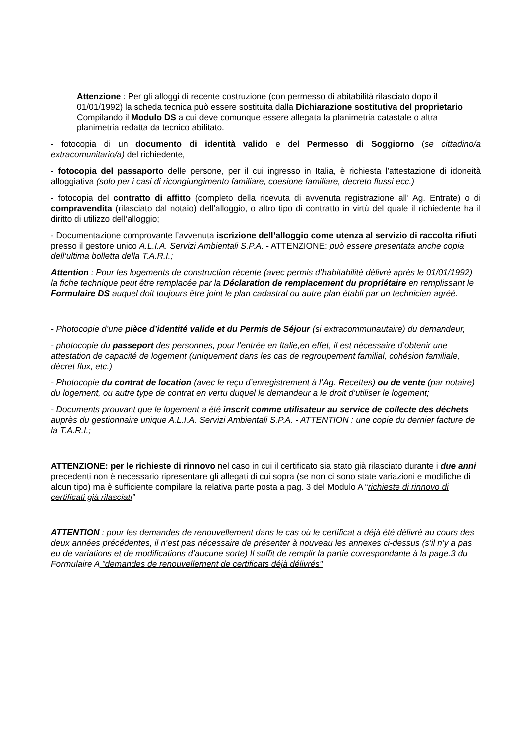Attenzione : Per gli alloggi di recente costruzione (con permesso di abitabilità rilasciato dopo il 01/01/1992) la scheda tecnica può essere sostituita dalla Dichiarazione sostitutiva del proprietario Compilando il Modulo DS a cui deve comunque essere allegata la planimetria catastale o altra planimetria redatta da tecnico abilitato.
- fotocopia di un documento di identità valido e del Permesso di Soggiorno (se cittadino/a extracomunitario/a) del richiedente,
- fotocopia del passaporto delle persone, per il cui ingresso in Italia, è richiesta l’attestazione di idoneità alloggiativa (solo per i casi di ricongiungimento familiare, coesione familiare, decreto flussi ecc.)
- fotocopia del contratto di affitto (completo della ricevuta di avvenuta registrazione all’ Ag. Entrate) o di compravendita (rilasciato dal notaio) dell’alloggio, o altro tipo di contratto in virtù del quale il richiedente ha il diritto di utilizzo dell’alloggio;
- Documentazione comprovante l’avvenuta iscrizione dell’alloggio come utenza al servizio di raccolta rifiuti presso il gestore unico A.L.I.A. Servizi Ambientali S.P.A. - ATTENZIONE: può essere presentata anche copia dell’ultima bolletta della T.A.R.I.;
Attention : Pour les logements de construction récente (avec permis d’habitabilité délivré après le 01/01/1992) la fiche technique peut être remplacée par la Déclaration de remplacement du propriétaire en remplissant le Formulaire DS auquel doit toujours être joint le plan cadastral ou autre plan établi par un technicien agréé.
- Photocopie d’une pièce d’identité valide et du Permis de Séjour (si extracommunautaire) du demandeur,
- photocopie du passeport des personnes, pour l’entrée en Italie,en effet, il est nécessaire d’obtenir une attestation de capacité de logement (uniquement dans les cas de regroupement familial, cohésion familiale, décret flux, etc.)
- Photocopie du contrat de location (avec le reçu d’enregistrement à l’Ag. Recettes) ou de vente (par notaire) du logement, ou autre type de contrat en vertu duquel le demandeur a le droit d’utiliser le logement;
- Documents prouvant que le logement a été inscrit comme utilisateur au service de collecte des déchets auprès du gestionnaire unique A.L.I.A. Servizi Ambientali S.P.A. - ATTENTION : une copie du dernier facture de la T.A.R.I.;
ATTENZIONE: per le richieste di rinnovo nel caso in cui il certificato sia stato già rilasciato durante i due anni precedenti non è necessario ripresentare gli allegati di cui sopra (se non ci sono state variazioni e modifiche di alcun tipo) ma è sufficiente compilare la relativa parte posta a pag. 3 del Modulo A “richieste di rinnovo di certificati già rilasciati”
ATTENTION : pour les demandes de renouvellement dans le cas où le certificat a déjà été délivré au cours des deux années précédentes, il n’est pas nécessaire de présenter à nouveau les annexes ci-dessus (s’il n’y a pas eu de variations et de modifications d’aucune sorte) Il suffit de remplir la partie correspondante à la page.3 du Formulaire A "demandes de renouvellement de certificats déjà délivrés"